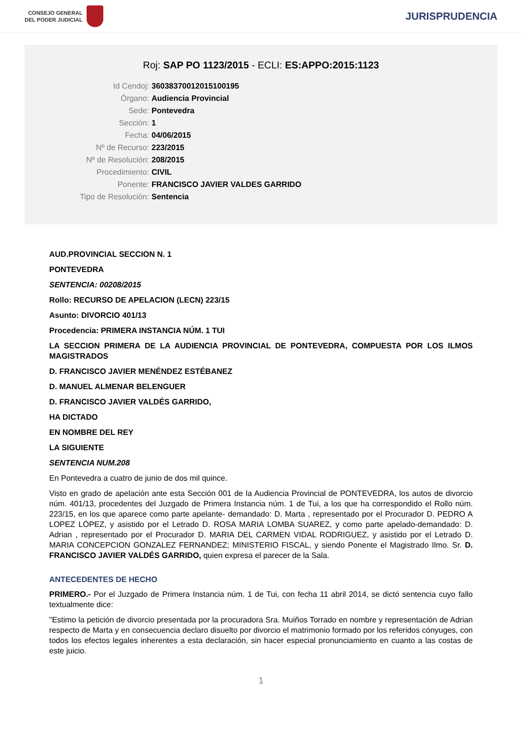CONSEJO GENERAL
DEL PODER JUDICIAL
JURISPRUDENCIA
Roj: SAP PO 1123/2015 - ECLI: ES:APPO:2015:1123
Id Cendoj: 36038370012015100195
Órgano: Audiencia Provincial
Sede: Pontevedra
Sección: 1
Fecha: 04/06/2015
Nº de Recurso: 223/2015
Nº de Resolución: 208/2015
Procedimiento: CIVIL
Ponente: FRANCISCO JAVIER VALDES GARRIDO
Tipo de Resolución: Sentencia
AUD.PROVINCIAL SECCION N. 1
PONTEVEDRA
SENTENCIA: 00208/2015
Rollo: RECURSO DE APELACION (LECN) 223/15
Asunto: DIVORCIO 401/13
Procedencia: PRIMERA INSTANCIA NÚM. 1 TUI
LA SECCION PRIMERA DE LA AUDIENCIA PROVINCIAL DE PONTEVEDRA, COMPUESTA POR LOS ILMOS MAGISTRADOS
D. FRANCISCO JAVIER MENÉNDEZ ESTÉBANEZ
D. MANUEL ALMENAR BELENGUER
D. FRANCISCO JAVIER VALDÉS GARRIDO,
HA DICTADO
EN NOMBRE DEL REY
LA SIGUIENTE
SENTENCIA NUM.208
En Pontevedra a cuatro de junio de dos mil quince.
Visto en grado de apelación ante esta Sección 001 de la Audiencia Provincial de PONTEVEDRA, los autos de divorcio núm. 401/13, procedentes del Juzgado de Primera Instancia núm. 1 de Tui, a los que ha correspondido el Rollo núm. 223/15, en los que aparece como parte apelante- demandado: D. Marta , representado por el Procurador D. PEDRO A LOPEZ LÓPEZ, y asistido por el Letrado D. ROSA MARIA LOMBA SUAREZ, y como parte apelado-demandado: D. Adrian , representado por el Procurador D. MARIA DEL CARMEN VIDAL RODRIGUEZ, y asistido por el Letrado D. MARIA CONCEPCION GONZALEZ FERNANDEZ; MINISTERIO FISCAL, y siendo Ponente el Magistrado Ilmo. Sr. D. FRANCISCO JAVIER VALDÉS GARRIDO, quien expresa el parecer de la Sala.
ANTECEDENTES DE HECHO
PRIMERO.- Por el Juzgado de Primera Instancia núm. 1 de Tui, con fecha 11 abril 2014, se dictó sentencia cuyo fallo textualmente dice:
"Estimo la petición de divorcio presentada por la procuradora Sra. Muiños Torrado en nombre y representación de Adrian respecto de Marta y en consecuencia declaro disuelto por divorcio el matrimonio formado por los referidos cónyuges, con todos los efectos legales inherentes a esta declaración, sin hacer especial pronunciamiento en cuanto a las costas de este juicio.
1